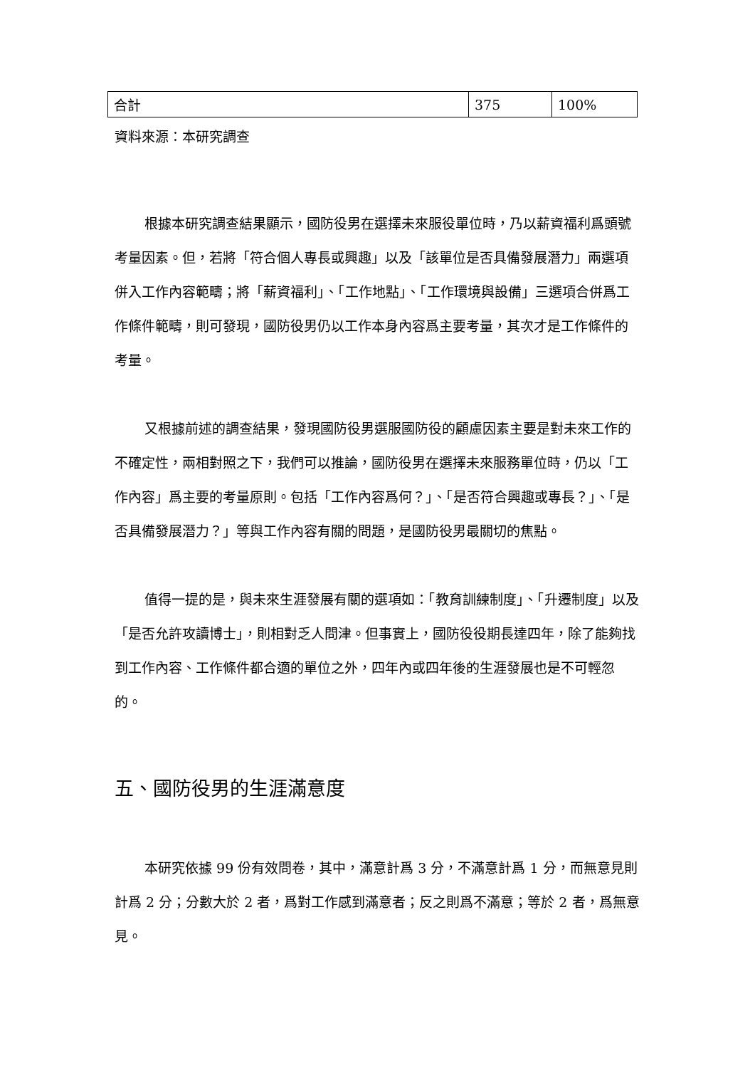| 合計 | 375 | 100% |
資料來源：本研究調查
根據本研究調查結果顯示，國防役男在選擇未來服役單位時，乃以薪資福利爲頭號考量因素。但，若將「符合個人專長或興趣」以及「該單位是否具備發展潛力」兩選項併入工作內容範疇；將「薪資福利」、「工作地點」、「工作環境與設備」三選項合併爲工作條件範疇，則可發現，國防役男仍以工作本身內容爲主要考量，其次才是工作條件的考量。
又根據前述的調查結果，發現國防役男選服國防役的顧慮因素主要是對未來工作的不確定性，兩相對照之下，我們可以推論，國防役男在選擇未來服務單位時，仍以「工作內容」爲主要的考量原則。包括「工作內容爲何？」、「是否符合興趣或專長？」、「是否具備發展潛力？」等與工作內容有關的問題，是國防役男最關切的焦點。
值得一提的是，與未來生涯發展有關的選項如：「教育訓練制度」、「升遷制度」以及「是否允許攻讀博士」，則相對乏人問津。但事實上，國防役役期長達四年，除了能夠找到工作內容、工作條件都合適的單位之外，四年內或四年後的生涯發展也是不可輕忽的。
五、國防役男的生涯滿意度
本研究依據 99 份有效問卷，其中，滿意計爲 3 分，不滿意計爲 1 分，而無意見則計爲 2 分；分數大於 2 者，爲對工作感到滿意者；反之則爲不滿意；等於 2 者，爲無意見。